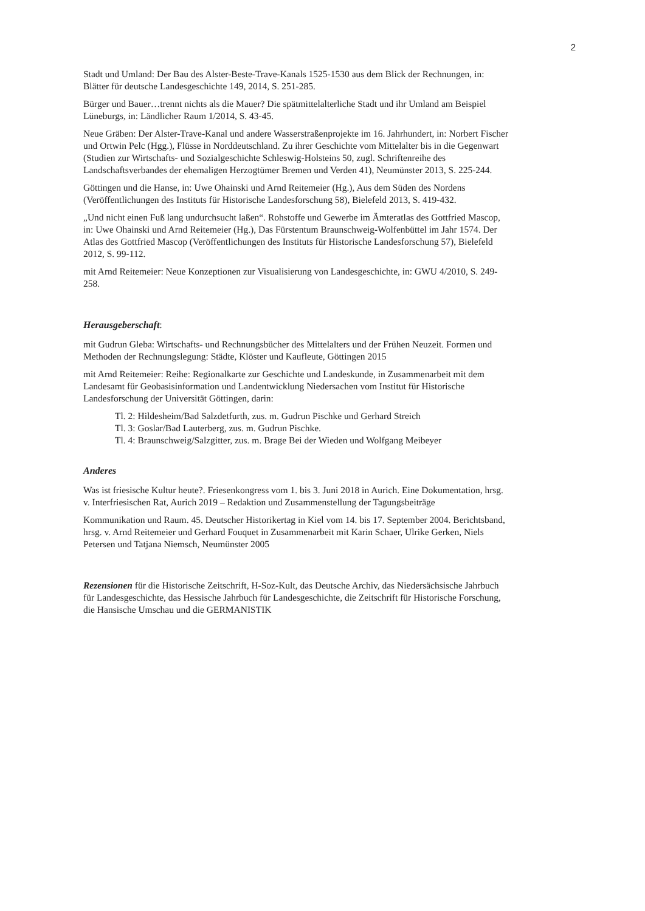2
Stadt und Umland: Der Bau des Alster-Beste-Trave-Kanals 1525-1530 aus dem Blick der Rechnungen, in: Blätter für deutsche Landesgeschichte 149, 2014, S. 251-285.
Bürger und Bauer…trennt nichts als die Mauer? Die spätmittelalterliche Stadt und ihr Umland am Beispiel Lüneburgs, in: Ländlicher Raum 1/2014, S. 43-45.
Neue Gräben: Der Alster-Trave-Kanal und andere Wasserstraßenprojekte im 16. Jahrhundert, in: Norbert Fischer und Ortwin Pelc (Hgg.), Flüsse in Norddeutschland. Zu ihrer Geschichte vom Mittelalter bis in die Gegenwart (Studien zur Wirtschafts- und Sozialgeschichte Schleswig-Holsteins 50, zugl. Schriftenreihe des Landschaftsverbandes der ehemaligen Herzogtümer Bremen und Verden 41), Neumünster 2013, S. 225-244.
Göttingen und die Hanse, in: Uwe Ohainski und Arnd Reitemeier (Hg.), Aus dem Süden des Nordens (Veröffentlichungen des Instituts für Historische Landesforschung 58), Bielefeld 2013, S. 419-432.
„Und nicht einen Fuß lang undurchsucht laßen“. Rohstoffe und Gewerbe im Ämteratlas des Gottfried Mascop, in: Uwe Ohainski und Arnd Reitemeier (Hg.), Das Fürstentum Braunschweig-Wolfenbüttel im Jahr 1574. Der Atlas des Gottfried Mascop (Veröffentlichungen des Instituts für Historische Landesforschung 57), Bielefeld 2012, S. 99-112.
mit Arnd Reitemeier: Neue Konzeptionen zur Visualisierung von Landesgeschichte, in: GWU 4/2010, S. 249-258.
Herausgeberschaft:
mit Gudrun Gleba: Wirtschafts- und Rechnungsbücher des Mittelalters und der Frühen Neuzeit. Formen und Methoden der Rechnungslegung: Städte, Klöster und Kaufleute, Göttingen 2015
mit Arnd Reitemeier: Reihe: Regionalkarte zur Geschichte und Landeskunde, in Zusammenarbeit mit dem Landesamt für Geobasisinformation und Landentwicklung Niedersachen vom Institut für Historische Landesforschung der Universität Göttingen, darin:
Tl. 2: Hildesheim/Bad Salzdetfurth, zus. m. Gudrun Pischke und Gerhard Streich
Tl. 3: Goslar/Bad Lauterberg, zus. m. Gudrun Pischke.
Tl. 4: Braunschweig/Salzgitter, zus. m. Brage Bei der Wieden und Wolfgang Meibeyer
Anderes
Was ist friesische Kultur heute?. Friesenkongress vom 1. bis 3. Juni 2018 in Aurich. Eine Dokumentation, hrsg. v. Interfriesischen Rat, Aurich 2019 – Redaktion und Zusammenstellung der Tagungsbeiträge
Kommunikation und Raum. 45. Deutscher Historikertag in Kiel vom 14. bis 17. September 2004. Berichtsband, hrsg. v. Arnd Reitemeier und Gerhard Fouquet in Zusammenarbeit mit Karin Schaer, Ulrike Gerken, Niels Petersen und Tatjana Niemsch, Neumünster 2005
Rezensionen für die Historische Zeitschrift, H-Soz-Kult, das Deutsche Archiv, das Niedersächsische Jahrbuch für Landesgeschichte, das Hessische Jahrbuch für Landesgeschichte, die Zeitschrift für Historische Forschung, die Hansische Umschau und die GERMANISTIK